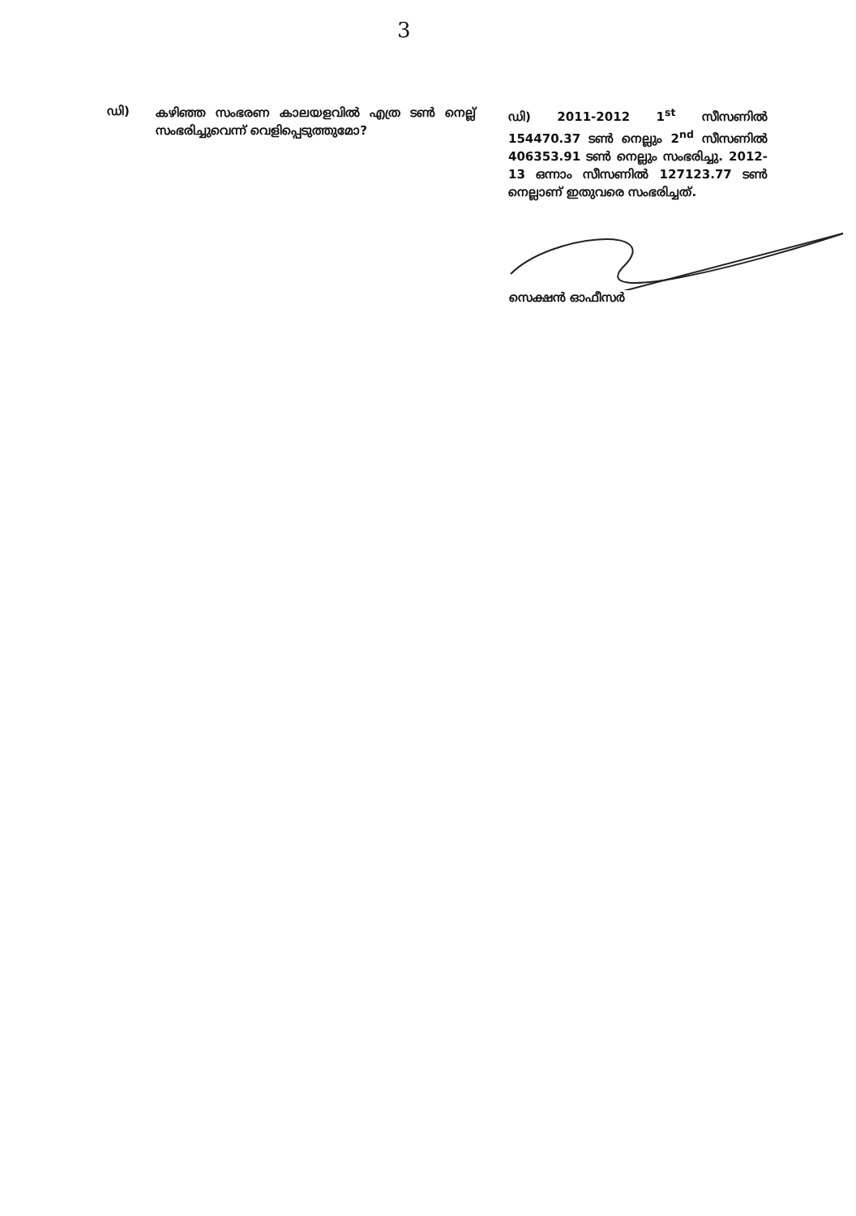3
ഡി)
കഴിഞ്ഞ സംഭരണ കാലയളവിൽ എത്ര ടൺ നെല്ല് സംഭരിച്ചുവെന്ന് വെളിപ്പെടുത്തുമോ?
ഡി) 2011-2012 1<sup>st</sup> സീസണിൽ 154470.37 ടൺ നെല്ലും 2<sup>nd</sup> സീസണിൽ 406353.91 ടൺ നെല്ലും സംഭരിച്ചു. 2012-13 ഒന്നാം സീസണിൽ 127123.77 ടൺ നെല്ലാണ് ഇതുവരെ സംഭരിച്ചത്.
സെക്ഷൻ ഓഫീസർ